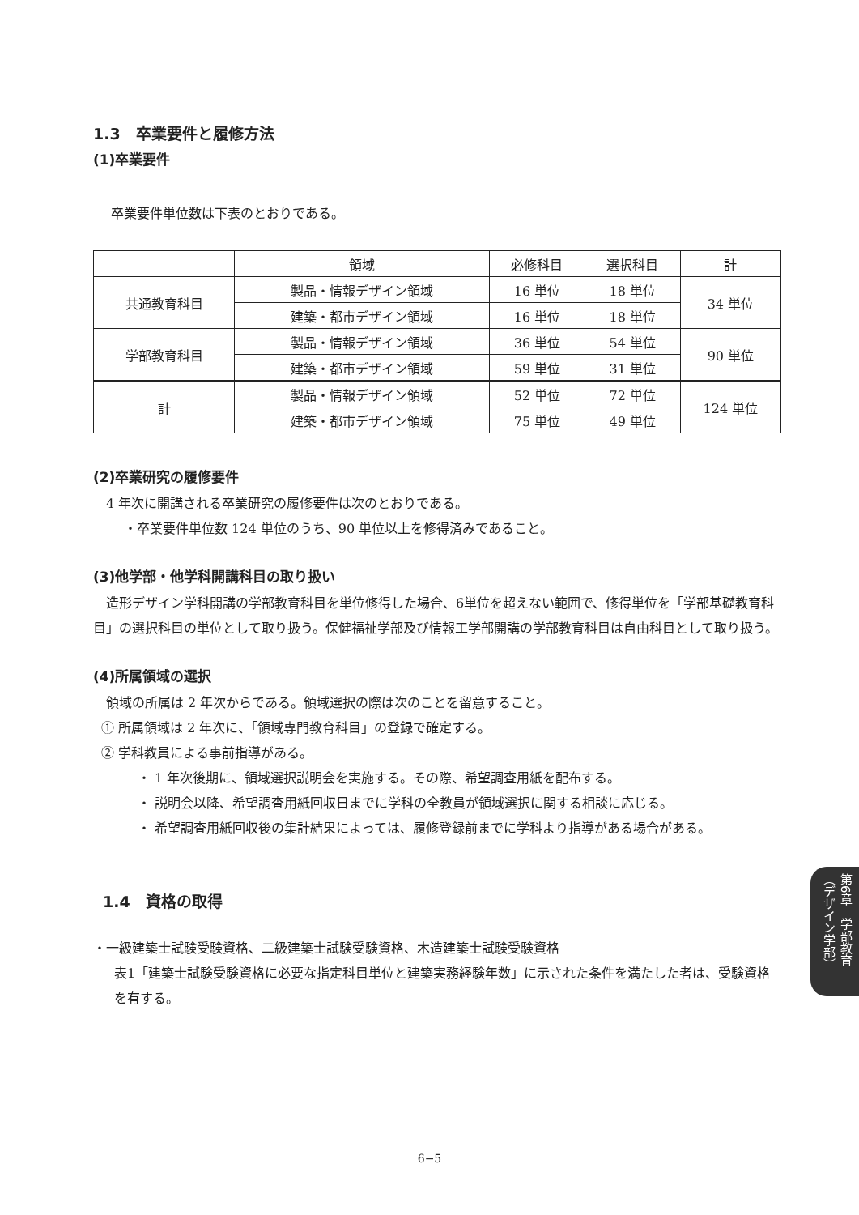1.3　卒業要件と履修方法
(1)卒業要件
卒業要件単位数は下表のとおりである。
| | 領域 | 必修科目 | 選択科目 | 計 |
| --- | --- | --- | --- | --- |
| 共通教育科目 | 製品・情報デザイン領域 | 16 単位 | 18 単位 | 34 単位 |
| | 建築・都市デザイン領域 | 16 単位 | 18 単位 | |
| 学部教育科目 | 製品・情報デザイン領域 | 36 単位 | 54 単位 | 90 単位 |
| | 建築・都市デザイン領域 | 59 単位 | 31 単位 | |
| 計 | 製品・情報デザイン領域 | 52 単位 | 72 単位 | 124 単位 |
| | 建築・都市デザイン領域 | 75 単位 | 49 単位 | |
(2)卒業研究の履修要件
4 年次に開講される卒業研究の履修要件は次のとおりである。
・卒業要件単位数 124 単位のうち、90 単位以上を修得済みであること。
(3)他学部・他学科開講科目の取り扱い
　造形デザイン学科開講の学部教育科目を単位修得した場合、6単位を超えない範囲で、修得単位を「学部基礎教育科目」の選択科目の単位として取り扱う。保健福祉学部及び情報工学部開講の学部教育科目は自由科目として取り扱う。
(4)所属領域の選択
領域の所属は 2 年次からである。領域選択の際は次のことを留意すること。
① 所属領域は 2 年次に、「領域専門教育科目」の登録で確定する。
② 学科教員による事前指導がある。
・ 1 年次後期に、領域選択説明会を実施する。その際、希望調査用紙を配布する。
・ 説明会以降、希望調査用紙回収日までに学科の全教員が領域選択に関する相談に応じる。
・ 希望調査用紙回収後の集計結果によっては、履修登録前までに学科より指導がある場合がある。
1.4　資格の取得
・一級建築士試験受験資格、二級建築士試験受験資格、木造建築士試験受験資格
表1「建築士試験受験資格に必要な指定科目単位と建築実務経験年数」に示された条件を満たした者は、受験資格を有する。
第6章　学部教育（デザイン学部）
6−5